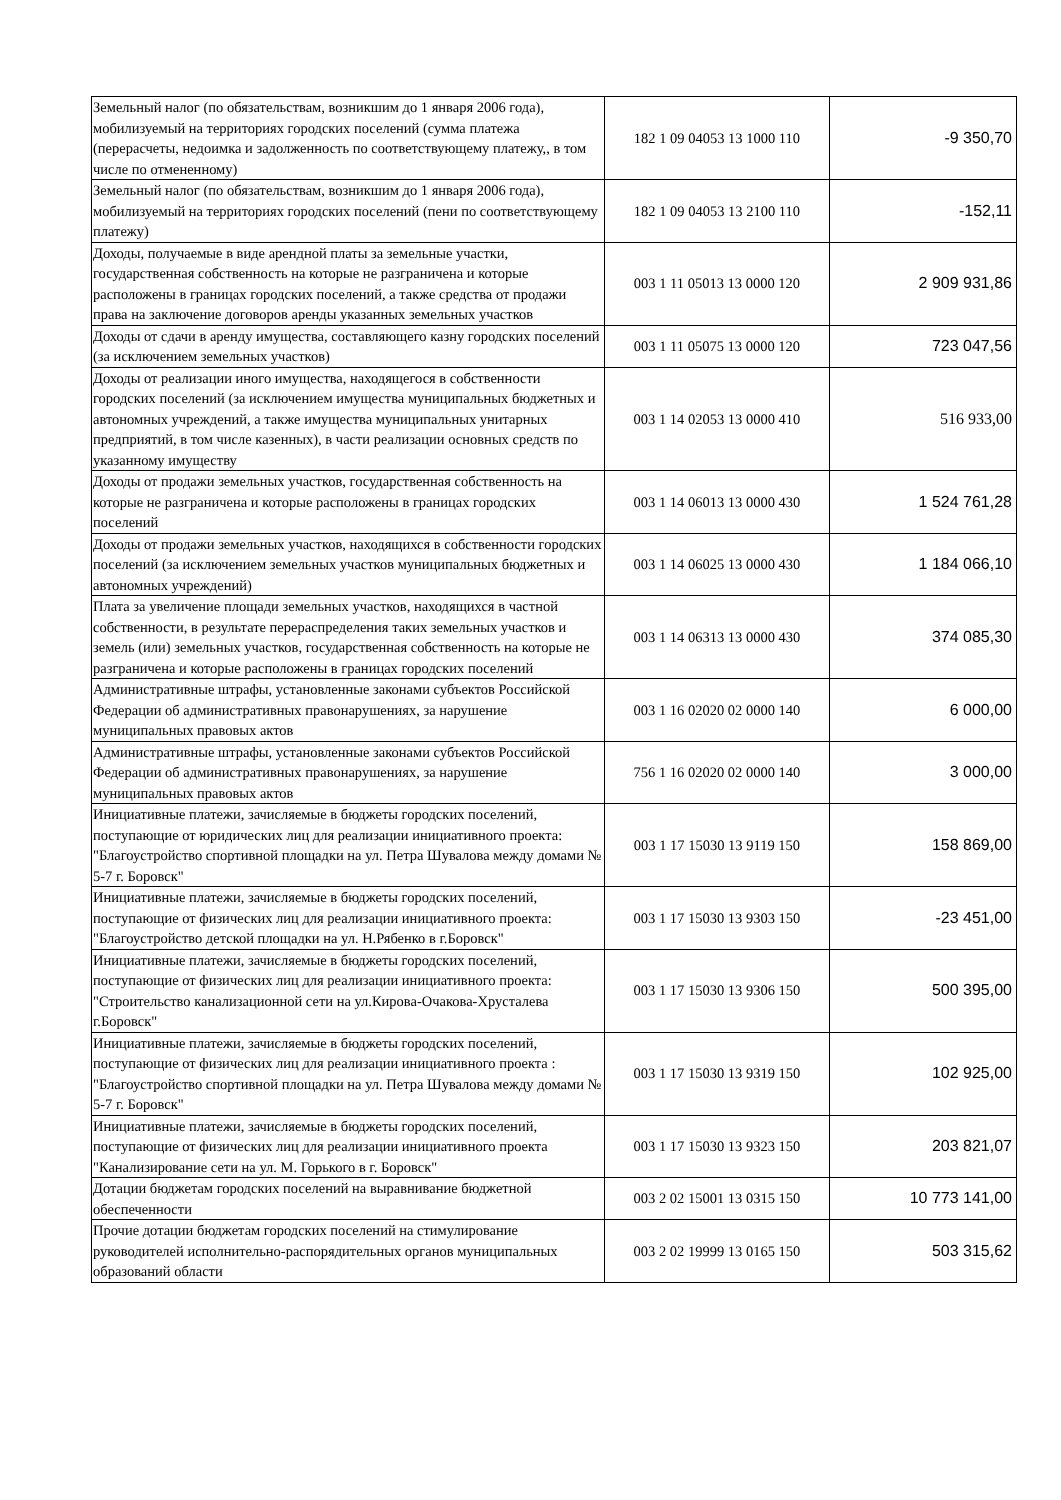| Земельный налог (по обязательствам, возникшим до 1 января 2006 года), мобилизуемый на территориях городских поселений (сумма платежа (перерасчеты, недоимка и задолженность по соответствующему платежу,, в том числе по отмененному) | 182 1 09 04053 13 1000 110 | -9 350,70 |
| Земельный налог (по обязательствам, возникшим до 1 января 2006 года), мобилизуемый на территориях городских поселений (пени по соответствующему платежу) | 182 1 09 04053 13 2100 110 | -152,11 |
| Доходы, получаемые в виде арендной платы за земельные участки, государственная собственность на которые не разграничена и которые расположены в границах городских поселений, а также средства от продажи права на заключение договоров аренды указанных земельных участков | 003 1 11 05013 13 0000 120 | 2 909 931,86 |
| Доходы от сдачи в аренду имущества, составляющего казну городских поселений (за исключением земельных участков) | 003 1 11 05075 13 0000 120 | 723 047,56 |
| Доходы от реализации иного имущества, находящегося в собственности городских поселений (за исключением имущества муниципальных бюджетных и автономных учреждений, а также имущества муниципальных унитарных предприятий, в том числе казенных), в части реализации основных средств по указанному имуществу | 003 1 14 02053 13 0000 410 | 516 933,00 |
| Доходы от продажи земельных участков, государственная собственность на которые не разграничена и которые расположены в границах городских поселений | 003 1 14 06013 13 0000 430 | 1 524 761,28 |
| Доходы от продажи земельных участков, находящихся в собственности городских поселений (за исключением земельных участков муниципальных бюджетных и автономных учреждений) | 003 1 14 06025 13 0000 430 | 1 184 066,10 |
| Плата за увеличение площади земельных участков, находящихся в частной собственности, в результате перераспределения таких земельных участков и земель (или) земельных участков, государственная собственность на которые не разграничена и которые расположены в границах городских поселений | 003 1 14 06313 13 0000 430 | 374 085,30 |
| Административные штрафы, установленные законами субъектов Российской Федерации об административных правонарушениях, за нарушение муниципальных правовых актов | 003 1 16 02020 02 0000 140 | 6 000,00 |
| Административные штрафы, установленные законами субъектов Российской Федерации об административных правонарушениях, за нарушение муниципальных правовых актов | 756 1 16 02020 02 0000 140 | 3 000,00 |
| Инициативные платежи, зачисляемые в бюджеты городских поселений, поступающие от юридических лиц для реализации инициативного проекта: "Благоустройство спортивной площадки на ул. Петра Шувалова между домами № 5-7 г. Боровск" | 003 1 17 15030 13 9119 150 | 158 869,00 |
| Инициативные платежи, зачисляемые в бюджеты городских поселений, поступающие от физических лиц для реализации инициативного проекта: "Благоустройство детской площадки на ул. Н.Рябенко в г.Боровск" | 003 1 17 15030 13 9303 150 | -23 451,00 |
| Инициативные платежи, зачисляемые в бюджеты городских поселений, поступающие от физических лиц для реализации инициативного проекта: "Строительство канализационной сети на ул.Кирова-Очакова-Хрусталева г.Боровск" | 003 1 17 15030 13 9306 150 | 500 395,00 |
| Инициативные платежи, зачисляемые в бюджеты городских поселений, поступающие от физических лиц для реализации инициативного проекта : "Благоустройство спортивной площадки на ул. Петра Шувалова между домами № 5-7 г. Боровск" | 003 1 17 15030 13 9319 150 | 102 925,00 |
| Инициативные платежи, зачисляемые в бюджеты городских поселений, поступающие от физических лиц для реализации инициативного проекта "Канализирование сети на ул. М. Горького в г. Боровск" | 003 1 17 15030 13 9323 150 | 203 821,07 |
| Дотации бюджетам городских поселений на выравнивание бюджетной обеспеченности | 003 2 02 15001 13 0315 150 | 10 773 141,00 |
| Прочие дотации бюджетам городских поселений на стимулирование руководителей исполнительно-распорядительных органов муниципальных образований области | 003 2 02 19999 13 0165 150 | 503 315,62 |